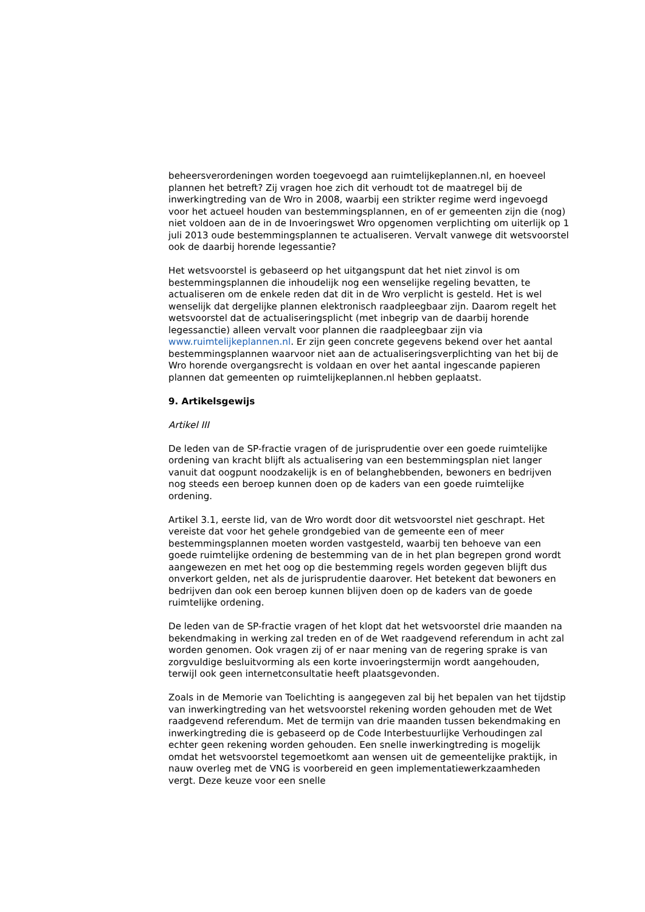beheersverordeningen worden toegevoegd aan ruimtelijkeplannen.nl, en hoeveel plannen het betreft? Zij vragen hoe zich dit verhoudt tot de maatregel bij de inwerkingtreding van de Wro in 2008, waarbij een strikter regime werd ingevoegd voor het actueel houden van bestemmingsplannen, en of er gemeenten zijn die (nog) niet voldoen aan de in de Invoeringswet Wro opgenomen verplichting om uiterlijk op 1 juli 2013 oude bestemmingsplannen te actualiseren. Vervalt vanwege dit wetsvoorstel ook de daarbij horende legessantie?
Het wetsvoorstel is gebaseerd op het uitgangspunt dat het niet zinvol is om bestemmingsplannen die inhoudelijk nog een wenselijke regeling bevatten, te actualiseren om de enkele reden dat dit in de Wro verplicht is gesteld. Het is wel wenselijk dat dergelijke plannen elektronisch raadpleegbaar zijn. Daarom regelt het wetsvoorstel dat de actualiseringsplicht (met inbegrip van de daarbij horende legessanctie) alleen vervalt voor plannen die raadpleegbaar zijn via www.ruimtelijkeplannen.nl. Er zijn geen concrete gegevens bekend over het aantal bestemmingsplannen waarvoor niet aan de actualiseringsverplichting van het bij de Wro horende overgangsrecht is voldaan en over het aantal ingescande papieren plannen dat gemeenten op ruimtelijkeplannen.nl hebben geplaatst.
9. Artikelsgewijs
Artikel III
De leden van de SP-fractie vragen of de jurisprudentie over een goede ruimtelijke ordening van kracht blijft als actualisering van een bestemmingsplan niet langer vanuit dat oogpunt noodzakelijk is en of belanghebbenden, bewoners en bedrijven nog steeds een beroep kunnen doen op de kaders van een goede ruimtelijke ordening.
Artikel 3.1, eerste lid, van de Wro wordt door dit wetsvoorstel niet geschrapt. Het vereiste dat voor het gehele grondgebied van de gemeente een of meer bestemmingsplannen moeten worden vastgesteld, waarbij ten behoeve van een goede ruimtelijke ordening de bestemming van de in het plan begrepen grond wordt aangewezen en met het oog op die bestemming regels worden gegeven blijft dus onverkort gelden, net als de jurisprudentie daarover. Het betekent dat bewoners en bedrijven dan ook een beroep kunnen blijven doen op de kaders van de goede ruimtelijke ordening.
De leden van de SP-fractie vragen of het klopt dat het wetsvoorstel drie maanden na bekendmaking in werking zal treden en of de Wet raadgevend referendum in acht zal worden genomen. Ook vragen zij of er naar mening van de regering sprake is van zorgvuldige besluitvorming als een korte invoeringstermijn wordt aangehouden, terwijl ook geen internetconsultatie heeft plaatsgevonden.
Zoals in de Memorie van Toelichting is aangegeven zal bij het bepalen van het tijdstip van inwerkingtreding van het wetsvoorstel rekening worden gehouden met de Wet raadgevend referendum. Met de termijn van drie maanden tussen bekendmaking en inwerkingtreding die is gebaseerd op de Code Interbestuurlijke Verhoudingen zal echter geen rekening worden gehouden. Een snelle inwerkingtreding is mogelijk omdat het wetsvoorstel tegemoetkomt aan wensen uit de gemeentelijke praktijk, in nauw overleg met de VNG is voorbereid en geen implementatiewerkzaamheden vergt. Deze keuze voor een snelle